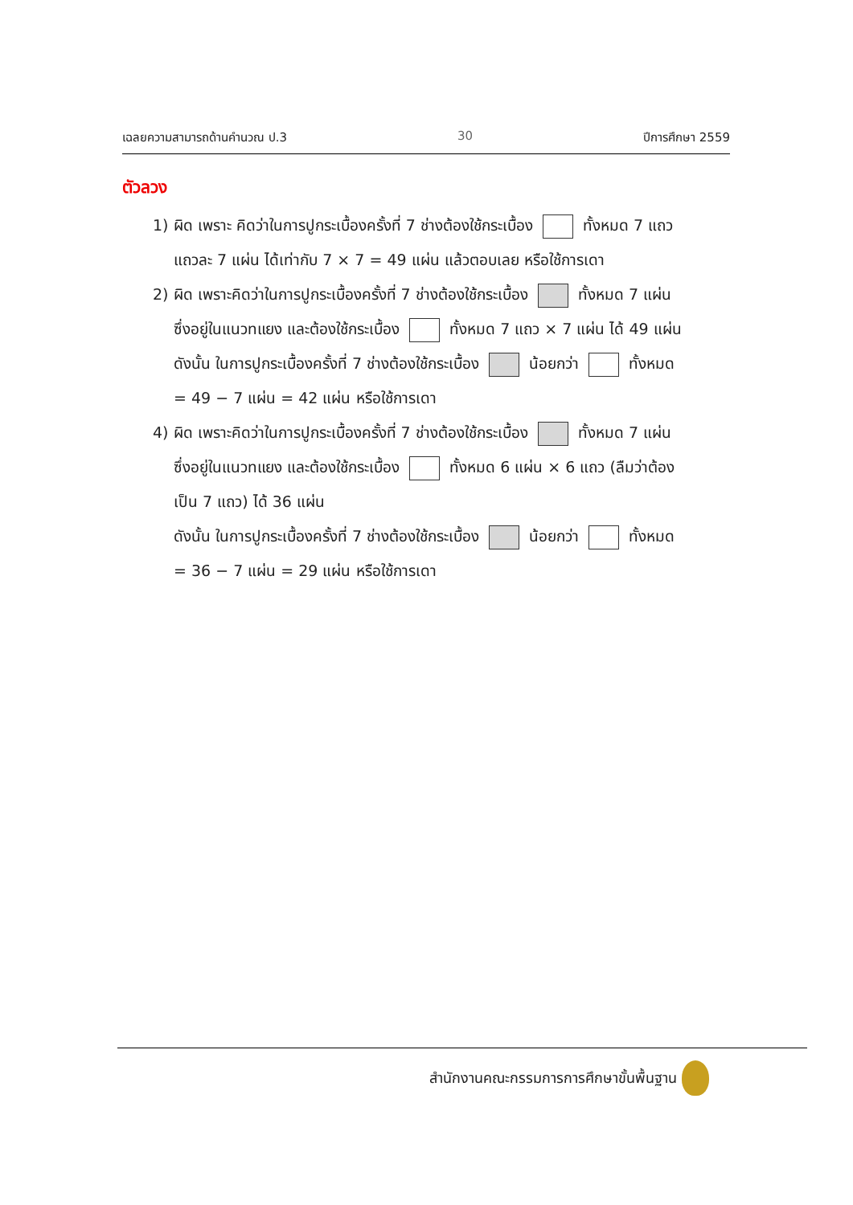เฉลยความสามารถด้านคำนวณ ป.3 30 ปีการศึกษา 2559
ตัวลวง
1) ผิด เพราะ คิดว่าในการปูกระเบื้องครั้งที่ 7 ช่างต้องใช้กระเบื้อง ทั้งหมด 7 แถว
แถวละ 7 แผ่น ได้เท่ากับ 7 × 7 = 49 แผ่น แล้วตอบเลย หรือใช้การเดา
2) ผิด เพราะคิดว่าในการปูกระเบื้องครั้งที่ 7 ช่างต้องใช้กระเบื้อง ทั้งหมด 7 แผ่น
ซึ่งอยู่ในแนวทแยง และต้องใช้กระเบื้อง ทั้งหมด 7 แถว × 7 แผ่น ได้ 49 แผ่น
ดังนั้น ในการปูกระเบื้องครั้งที่ 7 ช่างต้องใช้กระเบื้อง น้อยกว่า ทั้งหมด
= 49 − 7 แผ่น = 42 แผ่น หรือใช้การเดา
4) ผิด เพราะคิดว่าในการปูกระเบื้องครั้งที่ 7 ช่างต้องใช้กระเบื้อง ทั้งหมด 7 แผ่น
ซึ่งอยู่ในแนวทแยง และต้องใช้กระเบื้อง ทั้งหมด 6 แผ่น × 6 แถว (ลืมว่าต้อง
เป็น 7 แถว) ได้ 36 แผ่น
ดังนั้น ในการปูกระเบื้องครั้งที่ 7 ช่างต้องใช้กระเบื้อง น้อยกว่า ทั้งหมด
= 36 − 7 แผ่น = 29 แผ่น หรือใช้การเดา
สำนักงานคณะกรรมการการศึกษาขั้นพื้นฐาน